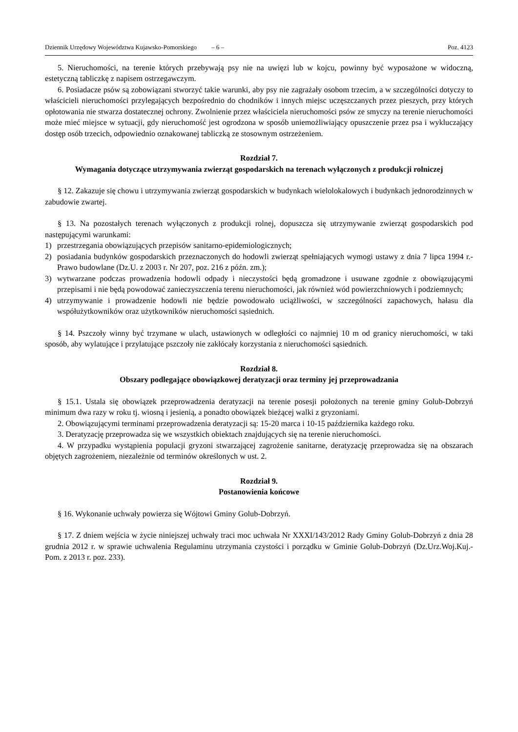Dziennik Urzędowy Województwa Kujawsko-Pomorskiego – 6 – Poz. 4123
5. Nieruchomości, na terenie których przebywają psy nie na uwięzi lub w kojcu, powinny być wyposażone w widoczną, estetyczną tabliczkę z napisem ostrzegawczym.
6. Posiadacze psów są zobowiązani stworzyć takie warunki, aby psy nie zagrażały osobom trzecim, a w szczególności dotyczy to właścicieli nieruchomości przylegających bezpośrednio do chodników i innych miejsc uczęszczanych przez pieszych, przy których opłotowania nie stwarza dostatecznej ochrony. Zwolnienie przez właściciela nieruchomości psów ze smyczy na terenie nieruchomości może mieć miejsce w sytuacji, gdy nieruchomość jest ogrodzona w sposób uniemożliwiający opuszczenie przez psa i wykluczający dostęp osób trzecich, odpowiednio oznakowanej tabliczką ze stosownym ostrzeżeniem.
Rozdział 7.
Wymagania dotyczące utrzymywania zwierząt gospodarskich na terenach wyłączonych z produkcji rolniczej
§ 12. Zakazuje się chowu i utrzymywania zwierząt gospodarskich w budynkach wielolokalowych i budynkach jednorodzinnych w zabudowie zwartej.
§ 13. Na pozostałych terenach wyłączonych z produkcji rolnej, dopuszcza się utrzymywanie zwierząt gospodarskich pod następującymi warunkami:
1) przestrzegania obowiązujących przepisów sanitarno-epidemiologicznych;
2) posiadania budynków gospodarskich przeznaczonych do hodowli zwierząt spełniających wymogi ustawy z dnia 7 lipca 1994 r.- Prawo budowlane (Dz.U. z 2003 r. Nr 207, poz. 216 z późn. zm.);
3) wytwarzane podczas prowadzenia hodowli odpady i nieczystości będą gromadzone i usuwane zgodnie z obowiązującymi przepisami i nie będą powodować zanieczyszczenia terenu nieruchomości, jak również wód powierzchniowych i podziemnych;
4) utrzymywanie i prowadzenie hodowli nie będzie powodowało uciążliwości, w szczególności zapachowych, hałasu dla współużytkowników oraz użytkowników nieruchomości sąsiednich.
§ 14. Pszczoły winny być trzymane w ulach, ustawionych w odległości co najmniej 10 m od granicy nieruchomości, w taki sposób, aby wylatujące i przylatujące pszczoły nie zakłócały korzystania z nieruchomości sąsiednich.
Rozdział 8.
Obszary podlegające obowiązkowej deratyzacji oraz terminy jej przeprowadzania
§ 15.1. Ustala się obowiązek przeprowadzenia deratyzacji na terenie posesji położonych na terenie gminy Golub-Dobrzyń minimum dwa razy w roku tj. wiosną i jesienią, a ponadto obowiązek bieżącej walki z gryzoniami.
2. Obowiązującymi terminami przeprowadzenia deratyzacji są: 15-20 marca i 10-15 października każdego roku.
3. Deratyzację przeprowadza się we wszystkich obiektach znajdujących się na terenie nieruchomości.
4. W przypadku wystąpienia populacji gryzoni stwarzającej zagrożenie sanitarne, deratyzację przeprowadza się na obszarach objętych zagrożeniem, niezależnie od terminów określonych w ust. 2.
Rozdział 9.
Postanowienia końcowe
§ 16. Wykonanie uchwały powierza się Wójtowi Gminy Golub-Dobrzyń.
§ 17. Z dniem wejścia w życie niniejszej uchwały traci moc uchwała Nr XXXI/143/2012 Rady Gminy Golub-Dobrzyń z dnia 28 grudnia 2012 r. w sprawie uchwalenia Regulaminu utrzymania czystości i porządku w Gminie Golub-Dobrzyń (Dz.Urz.Woj.Kuj.-Pom. z 2013 r. poz. 233).